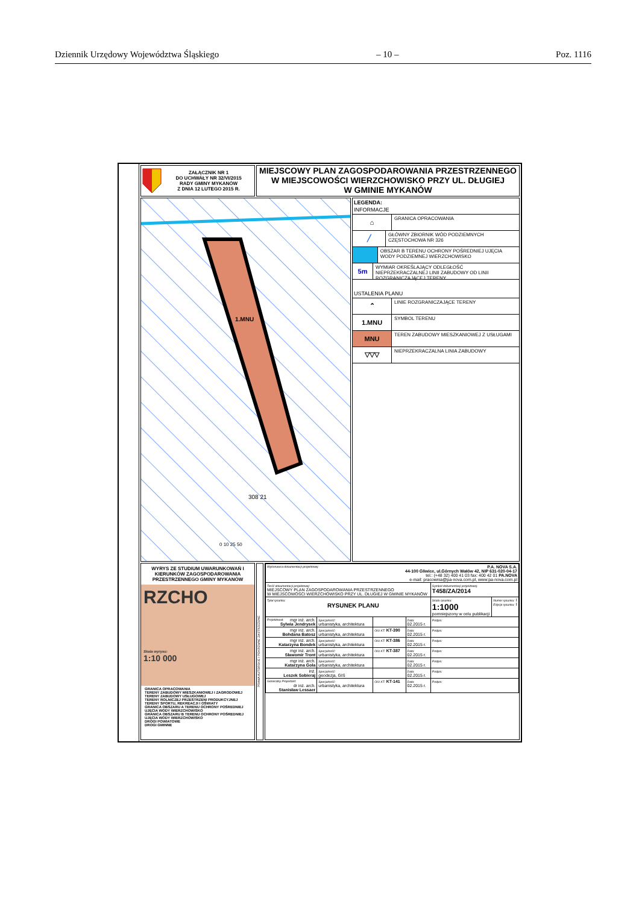Dziennik Urzędowy Województwa Śląskiego – 10 – Poz. 1116
ZAŁĄCZNIK NR 1
DO UCHWAŁY NR 32/VI/2015
RADY GMINY MYKANÓW
Z DNIA 12 LUTEGO 2015 R.
MIEJSCOWY PLAN ZAGOSPODAROWANIA PRZESTRZENNEGO
W MIEJSCOWOŚCI WIERZCHOWISKO PRZY UL. DŁUGIEJ
W GMINIE MYKANÓW
1.MNU
0 10 25 50
308 21
LEGENDA:
INFORMACJE
⌂
GRANICA OPRACOWANIA
╱
GŁÓWNY ZBIORNIK WÓD PODZIEMNYCH CZĘSTOCHOWA NR 326
OBSZAR B TERENU OCHRONY POŚREDNIEJ UJĘCIA WODY PODZIEMNEJ WIERZCHOWISKO
5m
WYMIAR OKREŚLAJĄCY ODLEGŁOŚĆ NIEPRZEKRACZALNEJ LINII ZABUDOWY OD LINII ROZGRANICZAJĄCEJ TERENY
USTALENIA PLANU
⌃
LINIE ROZGRANICZAJĄCE TERENY
1.MNU
SYMBOL TERENU
MNU
TEREN ZABUDOWY MIESZKANIOWEJ Z USŁUGAMI
▽▽▽
NIEPRZEKRACZALNA LINIA ZABUDOWY
WYRYS ZE STUDIUM UWARUNKOWAŃ I KIERUNKÓW ZAGOSPODAROWANIA PRZESTRZENNEGO GMINY MYKANÓW
RZCHO
Skala wyrysu:
1:10 000
GRANICA OPRACOWANIA
TERENY ZABUDOWY MIESZKANIOWEJ I ZAGRODOWEJ
TERENY ZABUDOWY USŁUGOWEJ
TERENY ROLNICZEJ PRZESTRZENI PRODUKCYJNEJ
TERENY SPORTU, REKREACJI I OŚWIATY
GRANICA OBSZARU A TERENU OCHRONY POŚREDNIEJ UJĘCIA WODY WIERZCHOWISKO
GRANICA OBSZARU B TERENU OCHRONY POŚREDNIEJ UJĘCIA WODY WIERZCHOWISKO
DROGI POWIATOWE
DROGI GMINNE
PRAWA AUTORSKIE I POKREWNE ZASTRZEŻONE
| Wykonawca dokumentacji projektowej: P.A. NOVA S.A. 44-100 Gliwice, ul.Górnych Wałów 42, NIP 631-020-04-17 tel.: (+48 32) 400 41 03 fax: 400 42 01 PA.NOVA e-mail: pracownia@pa-nova.com.pl, www:pa-nova.com.pl | | | | | |
| Treść dokumentacji projektowej: MIEJSCOWY PLAN ZAGOSPODAROWANIA PRZESTRZENNEGO W MIEJSCOWOŚCI WIERZCHOWISKO PRZY UL. DŁUGIEJ W GMINIE MYKANÓW | | | | Symbol dokumentacji projektowej: T458/ZA/2014 | |
| Tytuł rysunku: RYSUNEK PLANU | | | | Skala rysunku: 1:1000 pomniejszony w celu publikacji | Numer rysunku: I Edycja rysunku: I |
| Projektował: mgr inż. arch. Sylwia Jendrysek | Specjalność: urbanistyka, architektura | | Data: 02.2015 r. | Podpis: | |
| mgr inż. arch. Bohdana Batosz | Specjalność: urbanistyka, architektura | OIU KT: KT-390 | Data: 02.2015 r. | Podpis: | |
| mgr inż. arch. Katarzyna Bondek | Specjalność: urbanistyka, architektura | OIU KT: KT-386 | Data: 02.2015 r. | Podpis: | |
| mgr inż. arch. Sławomir Tront | Specjalność: urbanistyka, architektura | OIU KT: KT-387 | Data: 02.2015 r. | Podpis: | |
| mgr inż. arch. Katarzyna Gola | Specjalność: urbanistyka, architektura | | Data: 02.2015 r. | Podpis: | |
| inż. Leszek Sobieraj | Specjalność: geodezja, GIS | | Data: 02.2015 r. | Podpis: | |
| Generalny Projektant: dr inż. arch. Stanisław Lessaer | Specjalność: urbanistyka, architektura | OIU KT: KT-141 | Data: 02.2015 r. | Podpis: | |